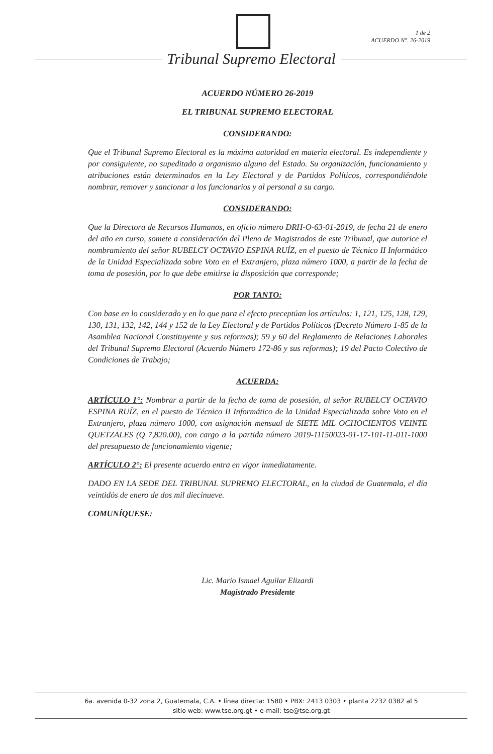1 de 2
ACUERDO N°. 26-2019
Tribunal Supremo Electoral
ACUERDO NÚMERO 26-2019
EL TRIBUNAL SUPREMO ELECTORAL
CONSIDERANDO:
Que el Tribunal Supremo Electoral es la máxima autoridad en materia electoral. Es independiente y por consiguiente, no supeditado a organismo alguno del Estado. Su organización, funcionamiento y atribuciones están determinados en la Ley Electoral y de Partidos Políticos, correspondiéndole nombrar, remover y sancionar a los funcionarios y al personal a su cargo.
CONSIDERANDO:
Que la Directora de Recursos Humanos, en oficio número DRH-O-63-01-2019, de fecha 21 de enero del año en curso, somete a consideración del Pleno de Magistrados de este Tribunal, que autorice el nombramiento del señor RUBELCY OCTAVIO ESPINA RUÍZ, en el puesto de Técnico II Informático de la Unidad Especializada sobre Voto en el Extranjero, plaza número 1000, a partir de la fecha de toma de posesión, por lo que debe emitirse la disposición que corresponde;
POR TANTO:
Con base en lo considerado y en lo que para el efecto preceptúan los artículos: 1, 121, 125, 128, 129, 130, 131, 132, 142, 144 y 152 de la Ley Electoral y de Partidos Políticos (Decreto Número 1-85 de la Asamblea Nacional Constituyente y sus reformas); 59 y 60 del Reglamento de Relaciones Laborales del Tribunal Supremo Electoral (Acuerdo Número 172-86 y sus reformas); 19 del Pacto Colectivo de Condiciones de Trabajo;
ACUERDA:
ARTÍCULO 1°: Nombrar a partir de la fecha de toma de posesión, al señor RUBELCY OCTAVIO ESPINA RUÍZ, en el puesto de Técnico II Informático de la Unidad Especializada sobre Voto en el Extranjero, plaza número 1000, con asignación mensual de SIETE MIL OCHOCIENTOS VEINTE QUETZALES (Q 7,820.00), con cargo a la partida número 2019-11150023-01-17-101-11-011-1000 del presupuesto de funcionamiento vigente;
ARTÍCULO 2°: El presente acuerdo entra en vigor inmediatamente.
DADO EN LA SEDE DEL TRIBUNAL SUPREMO ELECTORAL, en la ciudad de Guatemala, el día veintidós de enero de dos mil diecinueve.
COMUNÍQUESE:
Lic. Mario Ismael Aguilar Elizardi
Magistrado Presidente
6a. avenida 0-32 zona 2, Guatemala, C.A. • línea directa: 1580 • PBX: 2413 0303 • planta 2232 0382 al 5
sitio web: www.tse.org.gt • e-mail: tse@tse.org.gt